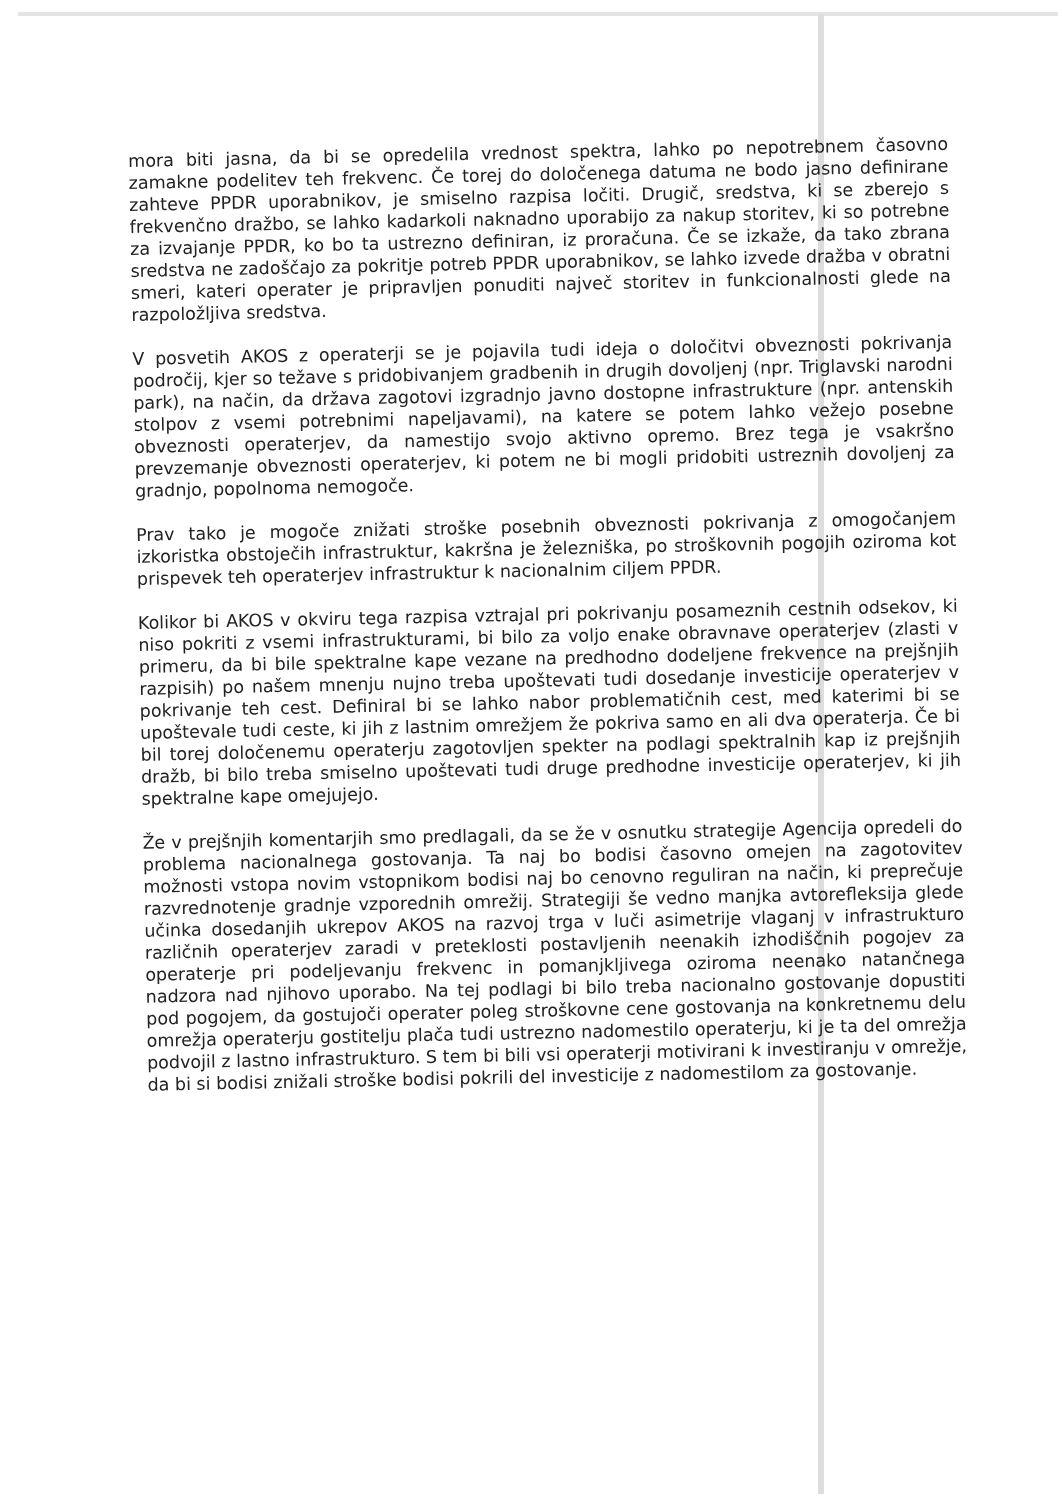mora biti jasna, da bi se opredelila vrednost spektra, lahko po nepotrebnem časovno zamakne podelitev teh frekvenc. Če torej do določenega datuma ne bodo jasno definirane zahteve PPDR uporabnikov, je smiselno razpisa ločiti. Drugič, sredstva, ki se zberejo s frekvenčno dražbo, se lahko kadarkoli naknadno uporabijo za nakup storitev, ki so potrebne za izvajanje PPDR, ko bo ta ustrezno definiran, iz proračuna. Če se izkaže, da tako zbrana sredstva ne zadoščajo za pokritje potreb PPDR uporabnikov, se lahko izvede dražba v obratni smeri, kateri operater je pripravljen ponuditi največ storitev in funkcionalnosti glede na razpoložljiva sredstva.
V posvetih AKOS z operaterji se je pojavila tudi ideja o določitvi obveznosti pokrivanja področij, kjer so težave s pridobivanjem gradbenih in drugih dovoljenj (npr. Triglavski narodni park), na način, da država zagotovi izgradnjo javno dostopne infrastrukture (npr. antenskih stolpov z vsemi potrebnimi napeljavami), na katere se potem lahko vežejo posebne obveznosti operaterjev, da namestijo svojo aktivno opremo. Brez tega je vsakršno prevzemanje obveznosti operaterjev, ki potem ne bi mogli pridobiti ustreznih dovoljenj za gradnjo, popolnoma nemogoče.
Prav tako je mogoče znižati stroške posebnih obveznosti pokrivanja z omogočanjem izkoristka obstoječih infrastruktur, kakršna je železniška, po stroškovnih pogojih oziroma kot prispevek teh operaterjev infrastruktur k nacionalnim ciljem PPDR.
Kolikor bi AKOS v okviru tega razpisa vztrajal pri pokrivanju posameznih cestnih odsekov, ki niso pokriti z vsemi infrastrukturami, bi bilo za voljo enake obravnave operaterjev (zlasti v primeru, da bi bile spektralne kape vezane na predhodno dodeljene frekvence na prejšnjih razpisih) po našem mnenju nujno treba upoštevati tudi dosedanje investicije operaterjev v pokrivanje teh cest. Definiral bi se lahko nabor problematičnih cest, med katerimi bi se upoštevale tudi ceste, ki jih z lastnim omrežjem že pokriva samo en ali dva operaterja. Če bi bil torej določenemu operaterju zagotovljen spekter na podlagi spektralnih kap iz prejšnjih dražb, bi bilo treba smiselno upoštevati tudi druge predhodne investicije operaterjev, ki jih spektralne kape omejujejo.
Že v prejšnjih komentarjih smo predlagali, da se že v osnutku strategije Agencija opredeli do problema nacionalnega gostovanja. Ta naj bo bodisi časovno omejen na zagotovitev možnosti vstopa novim vstopnikom bodisi naj bo cenovno reguliran na način, ki preprečuje razvrednotenje gradnje vzporednih omrežij. Strategiji še vedno manjka avtorefleksija glede učinka dosedanjih ukrepov AKOS na razvoj trga v luči asimetrije vlaganj v infrastrukturo različnih operaterjev zaradi v preteklosti postavljenih neenakih izhodiščnih pogojev za operaterje pri podeljevanju frekvenc in pomanjkljivega oziroma neenako natančnega nadzora nad njihovo uporabo. Na tej podlagi bi bilo treba nacionalno gostovanje dopustiti pod pogojem, da gostujoči operater poleg stroškovne cene gostovanja na konkretnemu delu omrežja operaterju gostitelju plača tudi ustrezno nadomestilo operaterju, ki je ta del omrežja podvojil z lastno infrastrukturo. S tem bi bili vsi operaterji motivirani k investiranju v omrežje, da bi si bodisi znižali stroške bodisi pokrili del investicije z nadomestilom za gostovanje.